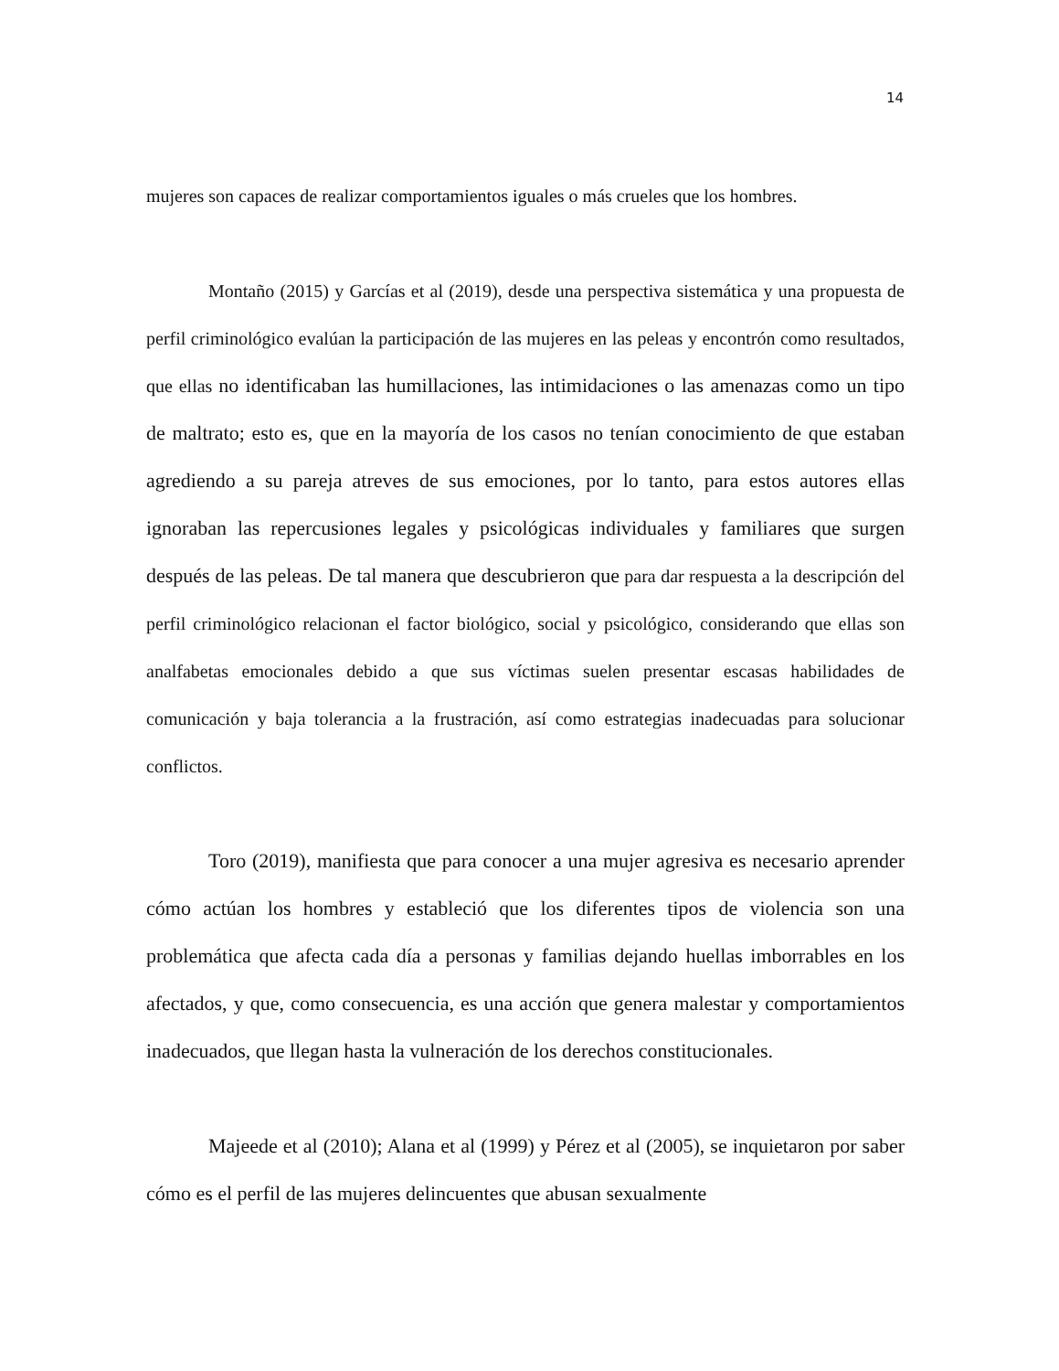14
mujeres son capaces de realizar comportamientos iguales o más crueles que los hombres.
Montaño (2015) y Garcías et al (2019), desde una perspectiva sistemática y una propuesta de perfil criminológico evalúan la participación de las mujeres en las peleas y encontrón como resultados, que ellas no identificaban las humillaciones, las intimidaciones o las amenazas como un tipo de maltrato; esto es, que en la mayoría de los casos no tenían conocimiento de que estaban agrediendo a su pareja atreves de sus emociones, por lo tanto, para estos autores ellas ignoraban las repercusiones legales y psicológicas individuales y familiares que surgen después de las peleas. De tal manera que descubrieron que para dar respuesta a la descripción del perfil criminológico relacionan el factor biológico, social y psicológico, considerando que ellas son analfabetas emocionales debido a que sus víctimas suelen presentar escasas habilidades de comunicación y baja tolerancia a la frustración, así como estrategias inadecuadas para solucionar conflictos.
Toro (2019), manifiesta que para conocer a una mujer agresiva es necesario aprender cómo actúan los hombres y estableció que los diferentes tipos de violencia son una problemática que afecta cada día a personas y familias dejando huellas imborrables en los afectados, y que, como consecuencia, es una acción que genera malestar y comportamientos inadecuados, que llegan hasta la vulneración de los derechos constitucionales.
Majeede et al (2010); Alana et al (1999) y Pérez et al (2005), se inquietaron por saber cómo es el perfil de las mujeres delincuentes que abusan sexualmente